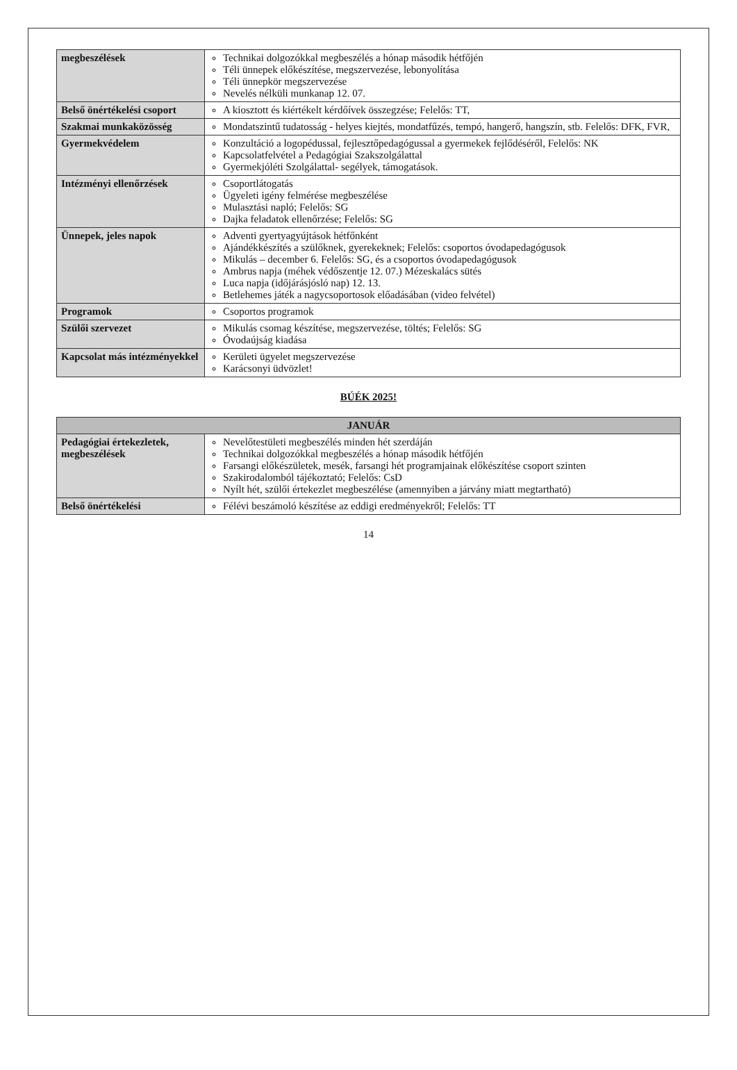| megbeszélések | Technikai dolgozókkal megbeszélés a hónap második hétfőjén Téli ünnepek előkészítése, megszervezése, lebonyolítása Téli ünnepkör megszervezése Nevelés nélküli munkanap 12. 07. |
| Belső önértékelési csoport | A kiosztott és kiértékelt kérdőívek összegzése; Felelős: TT, |
| Szakmai munkaközösség | Mondatszintű tudatosság - helyes kiejtés, mondatfűzés, tempó, hangerő, hangszín, stb. Felelős: DFK, FVR, |
| Gyermekvédelem | Konzultáció a logopédussal, fejlesztőpedagógussal a gyermekek fejlődéséről, Felelős: NK Kapcsolatfelvétel a Pedagógiai Szakszolgálattal Gyermekjóléti Szolgálattal- segélyek, támogatások. |
| Intézményi ellenőrzések | Csoportlátogatás Ügyeleti igény felmérése megbeszélése Mulasztási napló; Felelős: SG Dajka feladatok ellenőrzése; Felelős: SG |
| Ünnepek, jeles napok | Adventi gyertyagyújtások hétfőnként Ajándékkészítés a szülőknek, gyerekeknek; Felelős: csoportos óvodapedagógusok Mikulás – december 6. Felelős: SG, és a csoportos óvodapedagógusok Ambrus napja (méhek védőszentje 12. 07.) Mézeskalács sütés Luca napja (időjárásjósló nap) 12. 13. Betlehemes játék a nagycsoportosok előadásában (video felvétel) |
| Programok | Csoportos programok |
| Szülői szervezet | Mikulás csomag készítése, megszervezése, töltés; Felelős: SG Óvodaújság kiadása |
| Kapcsolat más intézményekkel | Kerületi ügyelet megszervezése Karácsonyi üdvözlet! |
BÚÉK 2025!
| JANUÁR | |
| --- | --- |
| Pedagógiai értekezletek, megbeszélések | Nevelőtestületi megbeszélés minden hét szerdáján Technikai dolgozókkal megbeszélés a hónap második hétfőjén Farsangi előkészületek, mesék, farsangi hét programjainak előkészítése csoport szinten Szakirodalomból tájékoztató; Felelős: CsD Nyílt hét, szülői értekezlet megbeszélése (amennyiben a járvány miatt megtartható) |
| Belső önértékelési | Félévi beszámoló készítése az eddigi eredményekről; Felelős: TT |
14